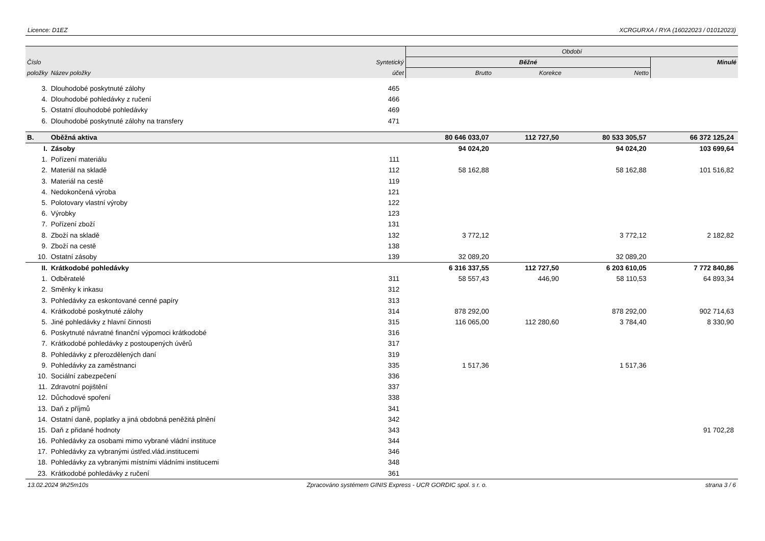Licence: D1EZ XCRGURXA / RYA (16022023 / 01012023)
| | | | Období | | | |
| --- | --- | --- | --- | --- | --- | --- |
| Číslo | | Syntetický | Běžné | | | Minulé |
| položky | Název položky | účet | Brutto | Korekce | Netto | |
| 3. | Dlouhodobé poskytnuté zálohy | 465 | | | | |
| 4. | Dlouhodobé pohledávky z ručení | 466 | | | | |
| 5. | Ostatní dlouhodobé pohledávky | 469 | | | | |
| 6. | Dlouhodobé poskytnuté zálohy na transfery | 471 | | | | |
| B. | Oběžná aktiva | | 80 646 033,07 | 112 727,50 | 80 533 305,57 | 66 372 125,24 |
| I. | Zásoby | | 94 024,20 | | 94 024,20 | 103 699,64 |
| 1. | Pořízení materiálu | 111 | | | | |
| 2. | Materiál na skladě | 112 | 58 162,88 | | 58 162,88 | 101 516,82 |
| 3. | Materiál na cestě | 119 | | | | |
| 4. | Nedokončená výroba | 121 | | | | |
| 5. | Polotovary vlastní výroby | 122 | | | | |
| 6. | Výrobky | 123 | | | | |
| 7. | Pořízení zboží | 131 | | | | |
| 8. | Zboží na skladě | 132 | 3 772,12 | | 3 772,12 | 2 182,82 |
| 9. | Zboží na cestě | 138 | | | | |
| 10. | Ostatní zásoby | 139 | 32 089,20 | | 32 089,20 | |
| II. | Krátkodobé pohledávky | | 6 316 337,55 | 112 727,50 | 6 203 610,05 | 7 772 840,86 |
| 1. | Odběratelé | 311 | 58 557,43 | 446,90 | 58 110,53 | 64 893,34 |
| 2. | Směnky k inkasu | 312 | | | | |
| 3. | Pohledávky za eskontované cenné papíry | 313 | | | | |
| 4. | Krátkodobé poskytnuté zálohy | 314 | 878 292,00 | | 878 292,00 | 902 714,63 |
| 5. | Jiné pohledávky z hlavní činnosti | 315 | 116 065,00 | 112 280,60 | 3 784,40 | 8 330,90 |
| 6. | Poskytnuté návratné finanční výpomoci krátkodobé | 316 | | | | |
| 7. | Krátkodobé pohledávky z postoupených úvěrů | 317 | | | | |
| 8. | Pohledávky z přerozdělených daní | 319 | | | | |
| 9. | Pohledávky za zaměstnanci | 335 | 1 517,36 | | 1 517,36 | |
| 10. | Sociální zabezpečení | 336 | | | | |
| 11. | Zdravotní pojištění | 337 | | | | |
| 12. | Důchodové spoření | 338 | | | | |
| 13. | Daň z příjmů | 341 | | | | |
| 14. | Ostatní daně, poplatky a jiná obdobná peněžitá plnění | 342 | | | | |
| 15. | Daň z přidané hodnoty | 343 | | | | 91 702,28 |
| 16. | Pohledávky za osobami mimo vybrané vládní instituce | 344 | | | | |
| 17. | Pohledávky za vybranými ústřed.vlád.institucemi | 346 | | | | |
| 18. | Pohledávky za vybranými místními vládními institucemi | 348 | | | | |
| 23. | Krátkodobé pohledávky z ručení | 361 | | | | |
13.02.2024 9h25m10s Zpracováno systémem GINIS Express - UCR GORDIC spol. s r. o. strana 3 / 6